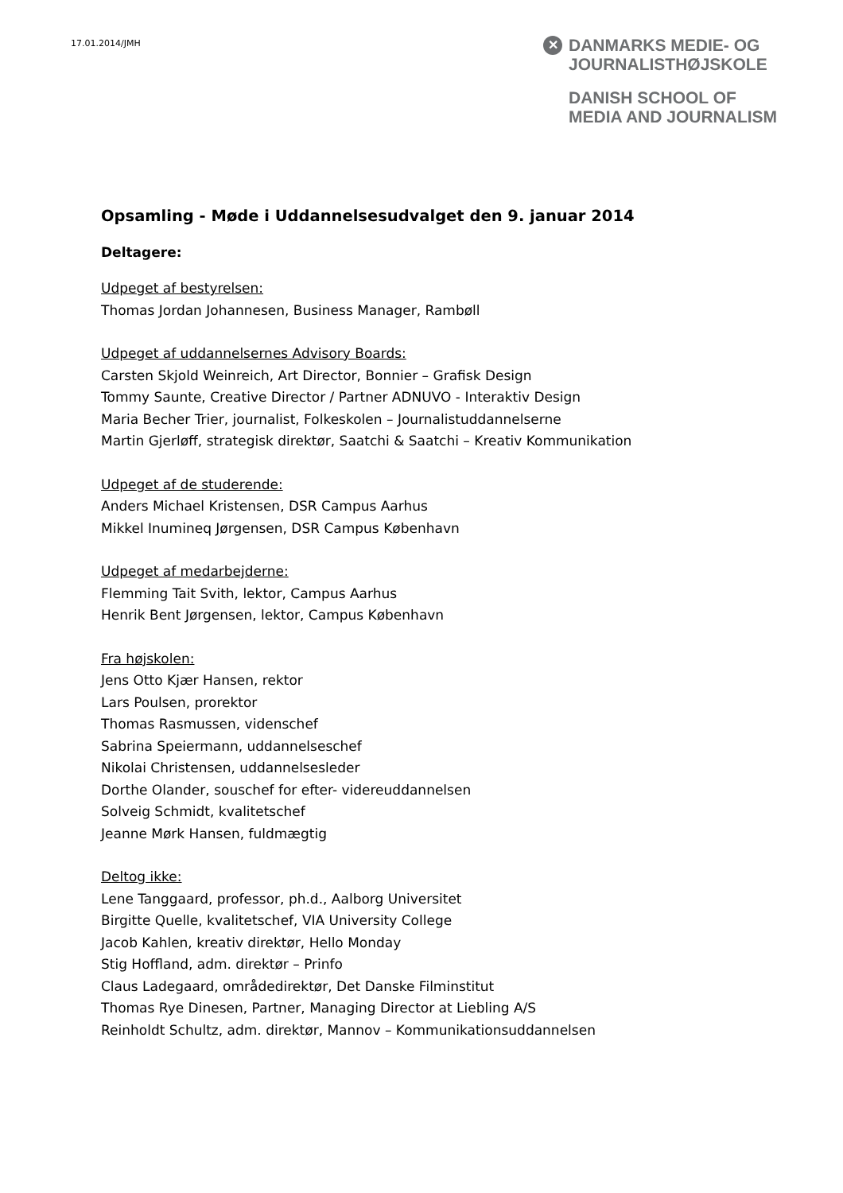17.01.2014/JMH
✕
DANMARKS MEDIE- OG
JOURNALISTHØJSKOLE
DANISH SCHOOL OF
MEDIA AND JOURNALISM
Opsamling - Møde i Uddannelsesudvalget den 9. januar 2014
Deltagere:
Udpeget af bestyrelsen:
Thomas Jordan Johannesen, Business Manager, Rambøll
Udpeget af uddannelsernes Advisory Boards:
Carsten Skjold Weinreich, Art Director, Bonnier – Grafisk Design
Tommy Saunte, Creative Director / Partner ADNUVO - Interaktiv Design
Maria Becher Trier, journalist, Folkeskolen – Journalistuddannelserne
Martin Gjerløff, strategisk direktør, Saatchi & Saatchi – Kreativ Kommunikation
Udpeget af de studerende:
Anders Michael Kristensen, DSR Campus Aarhus
Mikkel Inumineq Jørgensen, DSR Campus København
Udpeget af medarbejderne:
Flemming Tait Svith, lektor, Campus Aarhus
Henrik Bent Jørgensen, lektor, Campus København
Fra højskolen:
Jens Otto Kjær Hansen, rektor
Lars Poulsen, prorektor
Thomas Rasmussen, videnschef
Sabrina Speiermann, uddannelseschef
Nikolai Christensen, uddannelsesleder
Dorthe Olander, souschef for efter- videreuddannelsen
Solveig Schmidt, kvalitetschef
Jeanne Mørk Hansen, fuldmægtig
Deltog ikke:
Lene Tanggaard, professor, ph.d., Aalborg Universitet
Birgitte Quelle, kvalitetschef, VIA University College
Jacob Kahlen, kreativ direktør, Hello Monday
Stig Hoffland, adm. direktør – Prinfo
Claus Ladegaard, områdedirektør, Det Danske Filminstitut
Thomas Rye Dinesen, Partner, Managing Director at Liebling A/S
Reinholdt Schultz, adm. direktør, Mannov – Kommunikationsuddannelsen